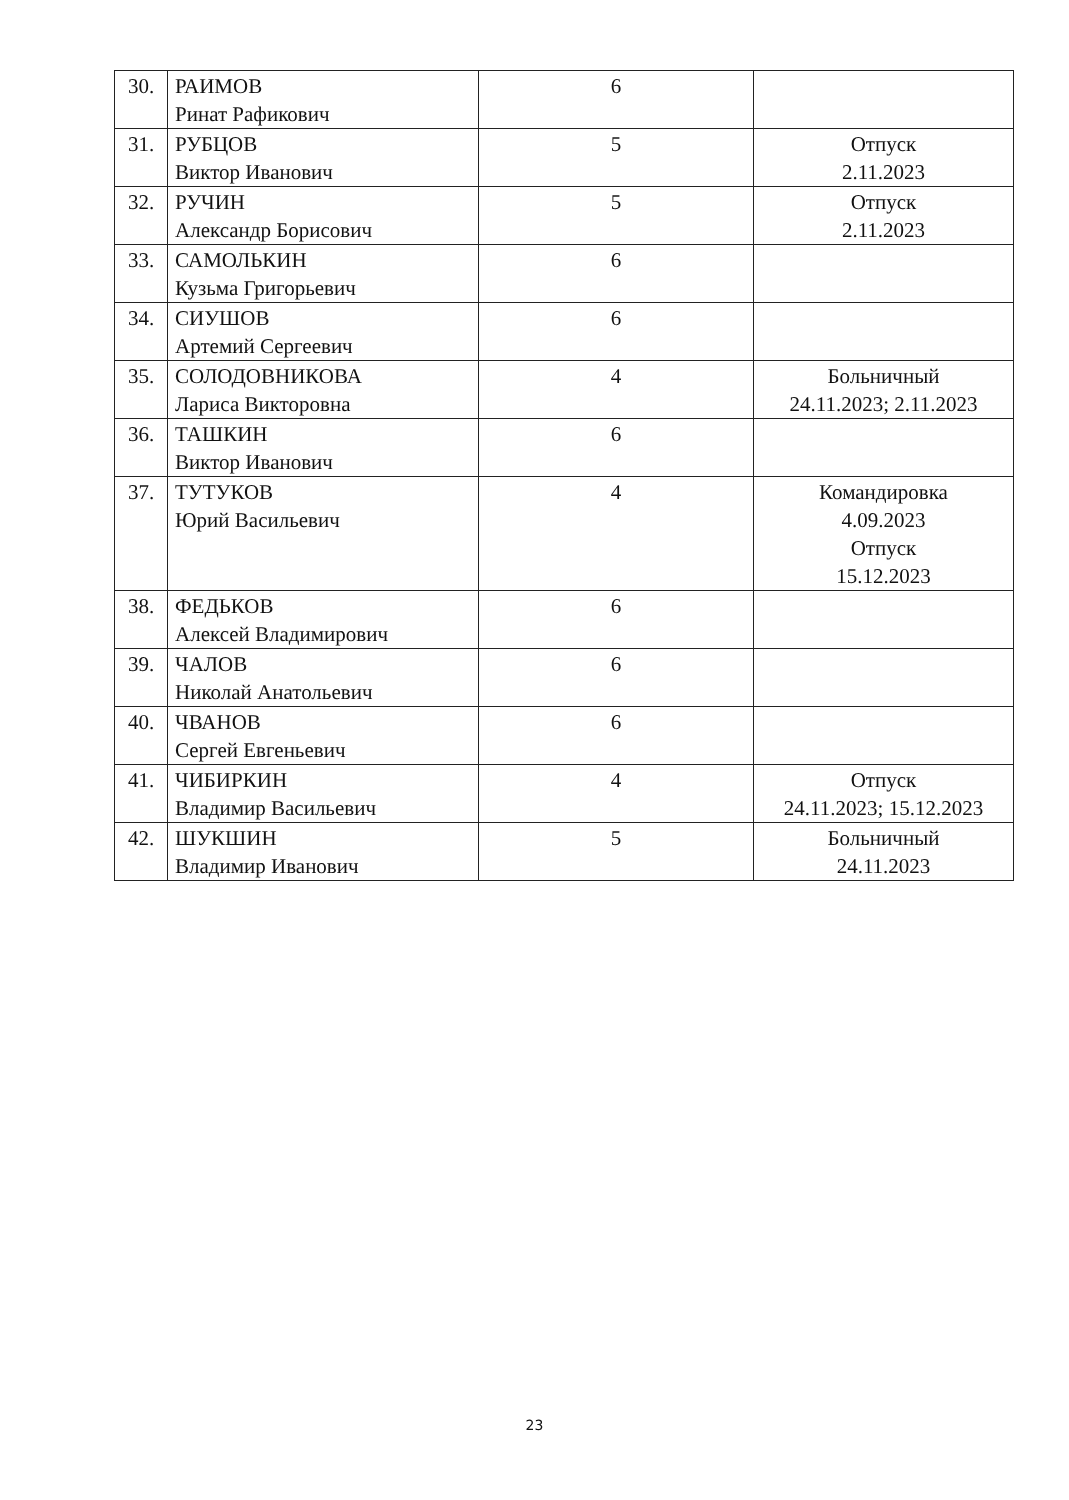| 30. | РАИМОВ Ринат Рафикович | 6 | |
| 31. | РУБЦОВ Виктор Иванович | 5 | Отпуск 2.11.2023 |
| 32. | РУЧИН Александр Борисович | 5 | Отпуск 2.11.2023 |
| 33. | САМОЛЬКИН Кузьма Григорьевич | 6 | |
| 34. | СИУШОВ Артемий Сергеевич | 6 | |
| 35. | СОЛОДОВНИКОВА Лариса Викторовна | 4 | Больничный 24.11.2023; 2.11.2023 |
| 36. | ТАШКИН Виктор Иванович | 6 | |
| 37. | ТУТУКОВ Юрий Васильевич | 4 | Командировка 4.09.2023 Отпуск 15.12.2023 |
| 38. | ФЕДЬКОВ Алексей Владимирович | 6 | |
| 39. | ЧАЛОВ Николай Анатольевич | 6 | |
| 40. | ЧВАНОВ Сергей Евгеньевич | 6 | |
| 41. | ЧИБИРКИН Владимир Васильевич | 4 | Отпуск 24.11.2023; 15.12.2023 |
| 42. | ШУКШИН Владимир Иванович | 5 | Больничный 24.11.2023 |
23